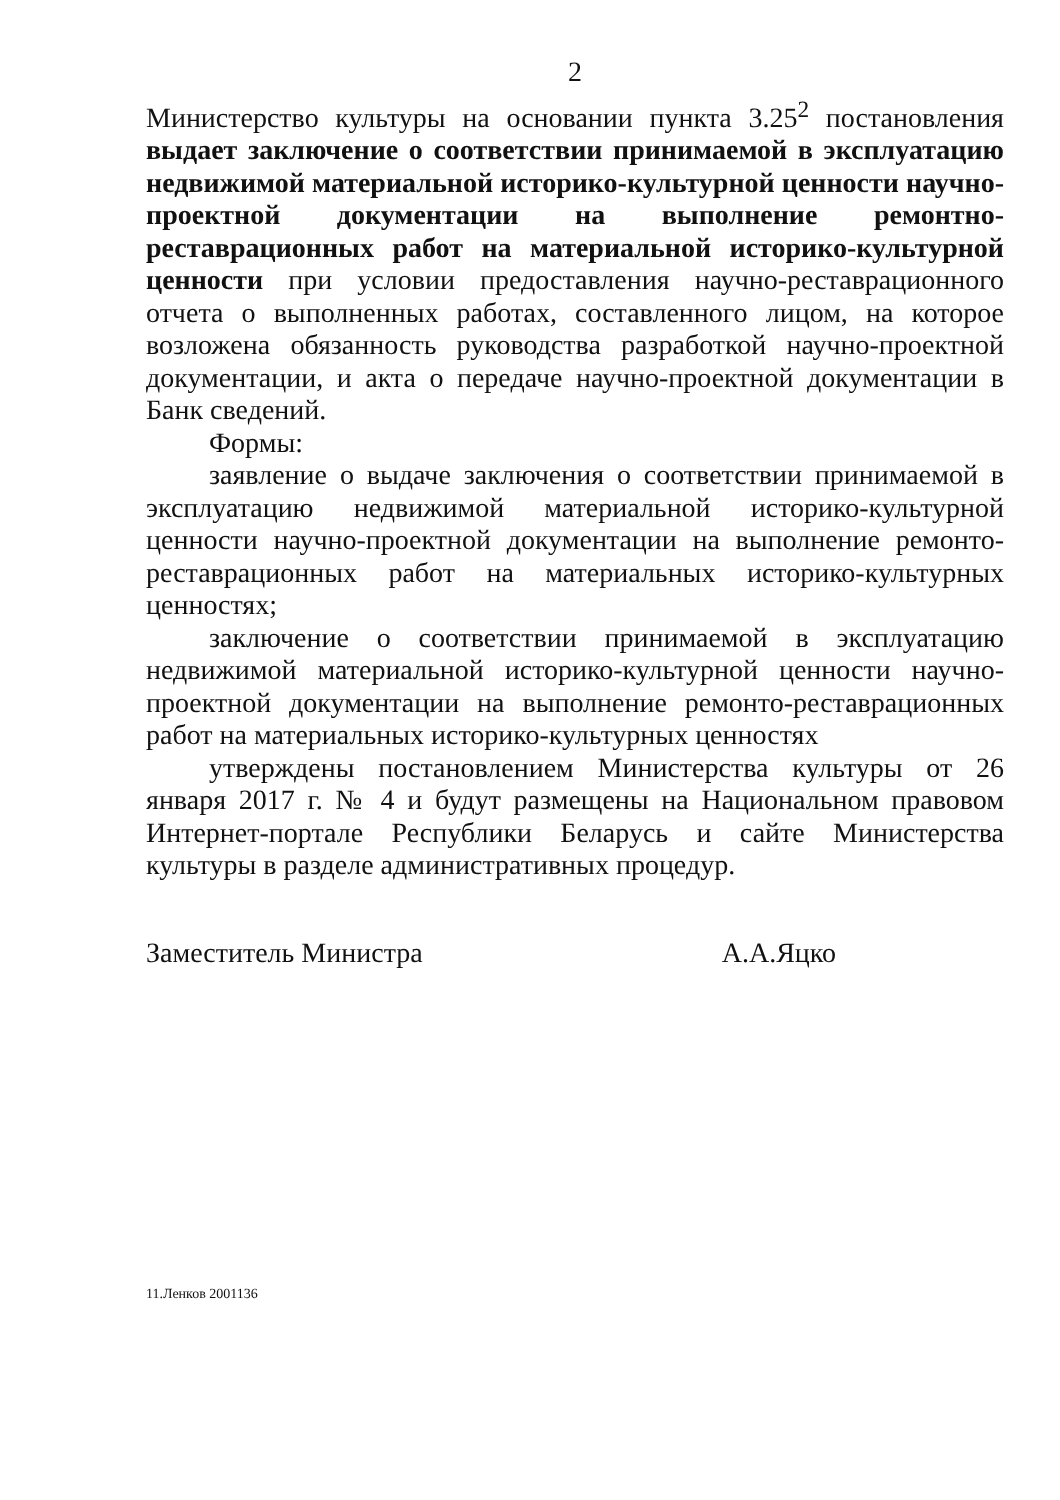2
Министерство культуры на основании пункта 3.25<sup>2</sup> постановления выдает заключение о соответствии принимаемой в эксплуатацию недвижимой материальной историко-культурной ценности научно-проектной документации на выполнение ремонтно-реставрационных работ на материальной историко-культурной ценности при условии предоставления научно-реставрационного отчета о выполненных работах, составленного лицом, на которое возложена обязанность руководства разработкой научно-проектной документации, и акта о передаче научно-проектной документации в Банк сведений.
Формы:
заявление о выдаче заключения о соответствии принимаемой в эксплуатацию недвижимой материальной историко-культурной ценности научно-проектной документации на выполнение ремонто-реставрационных работ на материальных историко-культурных ценностях;
заключение о соответствии принимаемой в эксплуатацию недвижимой материальной историко-культурной ценности научно-проектной документации на выполнение ремонто-реставрационных работ на материальных историко-культурных ценностях
утверждены постановлением Министерства культуры от 26 января 2017 г. № 4 и будут размещены на Национальном правовом Интернет-портале Республики Беларусь и сайте Министерства культуры в разделе административных процедур.
Заместитель Министра А.А.Яцко
11.Ленков 2001136